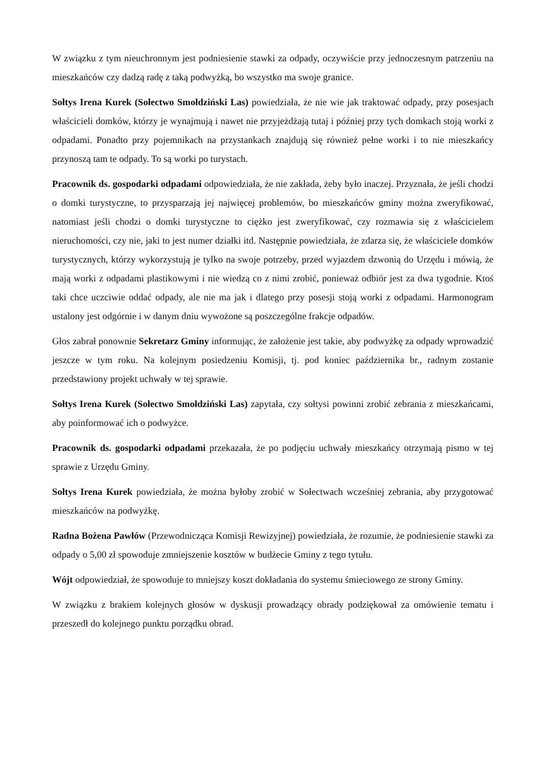W związku z tym nieuchronnym jest podniesienie stawki za odpady, oczywiście przy jednoczesnym patrzeniu na mieszkańców czy dadzą radę z taką podwyżką, bo wszystko ma swoje granice.
Sołtys Irena Kurek (Sołectwo Smołdziński Las) powiedziała, że nie wie jak traktować odpady, przy posesjach właścicieli domków, którzy je wynajmują i nawet nie przyjeżdżają tutaj i później przy tych domkach stoją worki z odpadami. Ponadto przy pojemnikach na przystankach znajdują się również pełne worki i to nie mieszkańcy przynoszą tam te odpady. To są worki po turystach.
Pracownik ds. gospodarki odpadami odpowiedziała, że nie zakłada, żeby było inaczej. Przyznała, że jeśli chodzi o domki turystyczne, to przysparzają jej najwięcej problemów, bo mieszkańców gminy można zweryfikować, natomiast jeśli chodzi o domki turystyczne to ciężko jest zweryfikować, czy rozmawia się z właścicielem nieruchomości, czy nie, jaki to jest numer działki itd. Następnie powiedziała, że zdarza się, że właściciele domków turystycznych, którzy wykorzystują je tylko na swoje potrzeby, przed wyjazdem dzwonią do Urzędu i mówią, że mają worki z odpadami plastikowymi i nie wiedzą co z nimi zrobić, ponieważ odbiór jest za dwa tygodnie. Ktoś taki chce uczciwie oddać odpady, ale nie ma jak i dlatego przy posesji stoją worki z odpadami. Harmonogram ustalony jest odgórnie i w danym dniu wywożone są poszczególne frakcje odpadów.
Głos zabrał ponownie Sekretarz Gminy informując, że założenie jest takie, aby podwyżkę za odpady wprowadzić jeszcze w tym roku. Na kolejnym posiedzeniu Komisji, tj. pod koniec października br., radnym zostanie przedstawiony projekt uchwały w tej sprawie.
Sołtys Irena Kurek (Sołectwo Smołdziński Las) zapytała, czy sołtysi powinni zrobić zebrania z mieszkańcami, aby poinformować ich o podwyżce.
Pracownik ds. gospodarki odpadami przekazała, że po podjęciu uchwały mieszkańcy otrzymają pismo w tej sprawie z Urzędu Gminy.
Sołtys Irena Kurek powiedziała, że można byłoby zrobić w Sołectwach wcześniej zebrania, aby przygotować mieszkańców na podwyżkę.
Radna Bożena Pawłów (Przewodnicząca Komisji Rewizyjnej) powiedziała, że rozumie, że podniesienie stawki za odpady o 5,00 zł spowoduje zmniejszenie kosztów w budżecie Gminy z tego tytułu.
Wójt odpowiedział, że spowoduje to mniejszy koszt dokładania do systemu śmieciowego ze strony Gminy.
W związku z brakiem kolejnych głosów w dyskusji prowadzący obrady podziękował za omówienie tematu i przeszedł do kolejnego punktu porządku obrad.